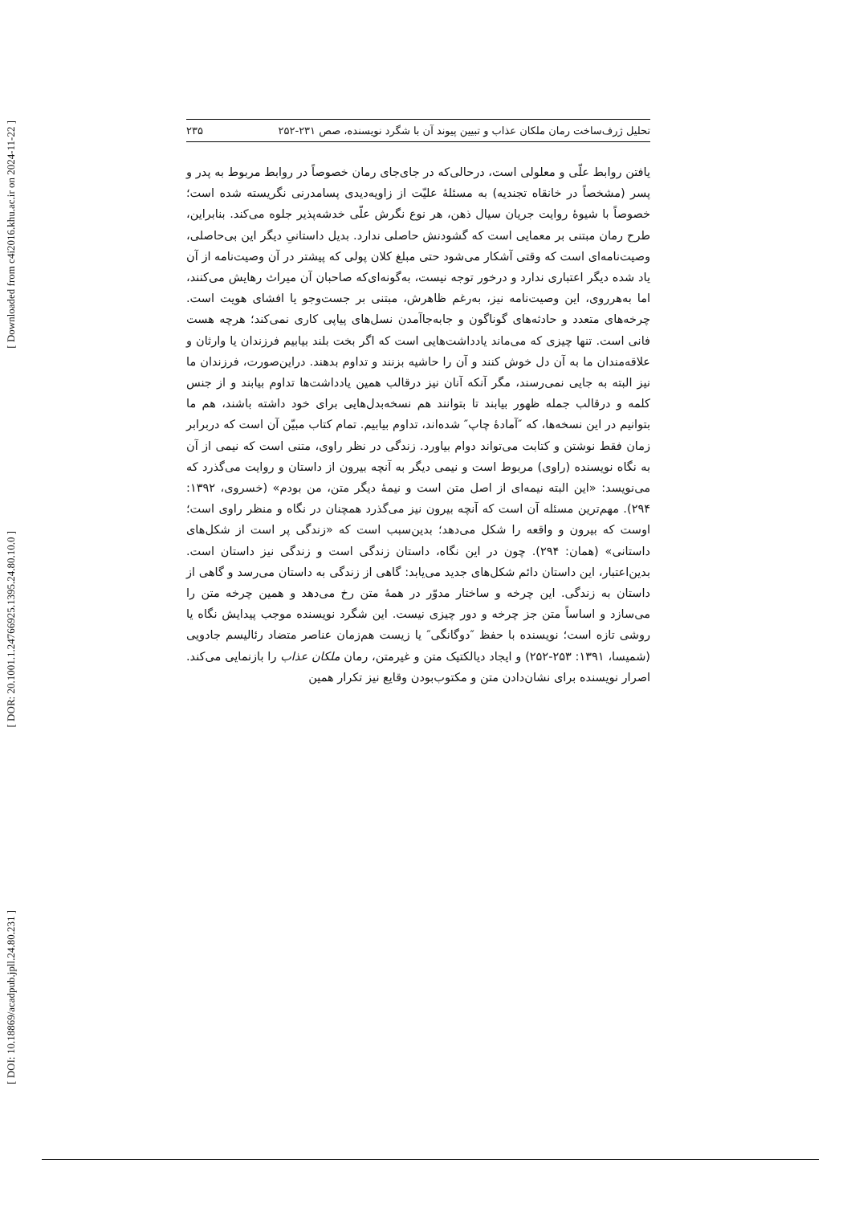[ Downloaded from c4i2016.khu.ac.ir on 2024-11-22 ]
[ DOR: 20.1001.1.24766925.1395.24.80.10.0 ]
[ DOI: 10.18869/acadpub.jpll.24.80.231 ]
تحلیل ژرف‌ساخت رمان ملکان عذاب و تبیین پیوند آن با شگرد نویسنده، صص ۲۳۱-۲۵۲ ۲۳۵
یافتن روابط علّی و معلولی است، درحالی‌که در جای‌جای رمان خصوصاً در روابط مربوط به پدر و پسر (مشخصاً در خانقاه تجندیه) به مسئلۀ علیّت از زاویه‌دیدی پسامدرنی نگریسته شده است؛ خصوصاً با شیوۀ روایت جریان سیال ذهن، هر نوع نگرش علّی خدشه‌پذیر جلوه می‌کند. بنابراین، طرح رمان مبتنی بر معمایی است که گشودنش حاصلی ندارد. بدیل داستانیِ دیگر این بی‌حاصلی، وصیت‌نامه‌ای است که وقتی آشکار می‌شود حتی مبلغ کلان پولی که پیشتر در آن وصیت‌نامه از آن یاد شده دیگر اعتباری ندارد و درخور توجه نیست، به‌گونه‌ای‌که صاحبان آن میراث رهایش می‌کنند، اما به‌هرروی، این وصیت‌نامه نیز، به‌رغم ظاهرش، مبتنی بر جست‌وجو یا افشای هویت است. چرخه‌های متعدد و حادثه‌های گوناگون و جابه‌جاآمدن نسل‌های پیاپی کاری نمی‌کند؛ هرچه هست فانی است. تنها چیزی که می‌ماند یادداشت‌هایی است که اگر بخت بلند بیابیم فرزندان یا وارثان و علاقه‌مندان ما به آن دل خوش کنند و آن را حاشیه بزنند و تداوم بدهند. دراین‌صورت، فرزندان ما نیز البته به جایی نمی‌رسند، مگر آنکه آنان نیز درقالب همین یادداشت‌ها تداوم بیابند و از جنس کلمه و درقالب جمله ظهور بیابند تا بتوانند هم نسخه‌بدل‌هایی برای خود داشته باشند، هم ما بتوانیم در این نسخه‌ها، که ″آمادۀ چاپ″ شده‌اند، تداوم بیابیم. تمام کتاب مبیّن آن است که دربرابر زمان فقط نوشتن و کتابت می‌تواند دوام بیاورد. زندگی در نظر راوی، متنی است که نیمی از آن به نگاه نویسنده (راوی) مربوط است و نیمی دیگر به آنچه بیرون از داستان و روایت می‌گذرد که می‌نویسد: «این البته نیمه‌ای از اصل متن است و نیمۀ دیگر متن، من بودم» (خسروی، ۱۳۹۲: ۲۹۴). مهم‌ترین مسئله آن است که آنچه بیرون نیز می‌گذرد همچنان در نگاه و منظر راوی است؛ اوست که بیرون و واقعه را شکل می‌دهد؛ بدین‌سبب است که «زندگی پر است از شکل‌های داستانی» (همان: ۲۹۴). چون در این نگاه، داستان زندگی است و زندگی نیز داستان است. بدین‌اعتبار، این داستان دائم شکل‌های جدید می‌یابد: گاهی از زندگی به داستان می‌رسد و گاهی از داستان به زندگی. این چرخه و ساختار مدوّر در همۀ متن رخ می‌دهد و همین چرخه متن را می‌سازد و اساساً متن جز چرخه و دور چیزی نیست. این شگرد نویسنده موجب پیدایش نگاه یا روشی تازه است؛ نویسنده با حفظ ″دوگانگی″ یا زیست هم‌زمان عناصر متضاد رئالیسم جادویی (شمیسا، ۱۳۹۱: ۲۵۳-۲۵۲) و ایجاد دیالکتیک متن و غیرمتن، رمان ملکان عذاب را بازنمایی می‌کند. اصرار نویسنده برای نشان‌دادن متن و مکتوب‌بودن وقایع نیز تکرار همین